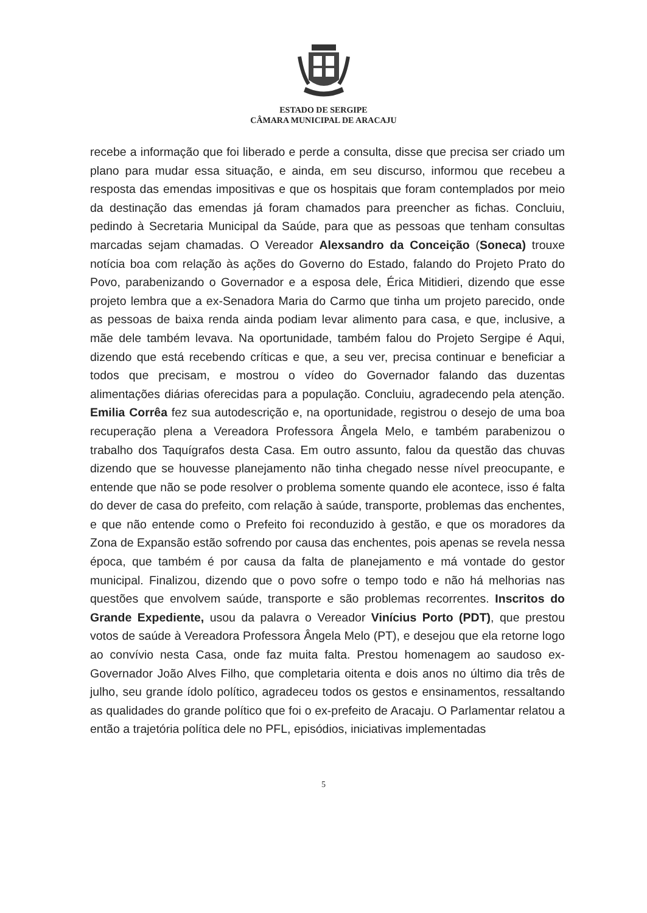ESTADO DE SERGIPE
CÂMARA MUNICIPAL DE ARACAJU
recebe a informação que foi liberado e perde a consulta, disse que precisa ser criado um plano para mudar essa situação, e ainda, em seu discurso, informou que recebeu a resposta das emendas impositivas e que os hospitais que foram contemplados por meio da destinação das emendas já foram chamados para preencher as fichas. Concluiu, pedindo à Secretaria Municipal da Saúde, para que as pessoas que tenham consultas marcadas sejam chamadas. O Vereador Alexsandro da Conceição (Soneca) trouxe notícia boa com relação às ações do Governo do Estado, falando do Projeto Prato do Povo, parabenizando o Governador e a esposa dele, Érica Mitidieri, dizendo que esse projeto lembra que a ex-Senadora Maria do Carmo que tinha um projeto parecido, onde as pessoas de baixa renda ainda podiam levar alimento para casa, e que, inclusive, a mãe dele também levava. Na oportunidade, também falou do Projeto Sergipe é Aqui, dizendo que está recebendo críticas e que, a seu ver, precisa continuar e beneficiar a todos que precisam, e mostrou o vídeo do Governador falando das duzentas alimentações diárias oferecidas para a população. Concluiu, agradecendo pela atenção. Emilia Corrêa fez sua autodescrição e, na oportunidade, registrou o desejo de uma boa recuperação plena a Vereadora Professora Ângela Melo, e também parabenizou o trabalho dos Taquígrafos desta Casa. Em outro assunto, falou da questão das chuvas dizendo que se houvesse planejamento não tinha chegado nesse nível preocupante, e entende que não se pode resolver o problema somente quando ele acontece, isso é falta do dever de casa do prefeito, com relação à saúde, transporte, problemas das enchentes, e que não entende como o Prefeito foi reconduzido à gestão, e que os moradores da Zona de Expansão estão sofrendo por causa das enchentes, pois apenas se revela nessa época, que também é por causa da falta de planejamento e má vontade do gestor municipal. Finalizou, dizendo que o povo sofre o tempo todo e não há melhorias nas questões que envolvem saúde, transporte e são problemas recorrentes. Inscritos do Grande Expediente, usou da palavra o Vereador Vinícius Porto (PDT), que prestou votos de saúde à Vereadora Professora Ângela Melo (PT), e desejou que ela retorne logo ao convívio nesta Casa, onde faz muita falta. Prestou homenagem ao saudoso ex-Governador João Alves Filho, que completaria oitenta e dois anos no último dia três de julho, seu grande ídolo político, agradeceu todos os gestos e ensinamentos, ressaltando as qualidades do grande político que foi o ex-prefeito de Aracaju. O Parlamentar relatou a então a trajetória política dele no PFL, episódios, iniciativas implementadas
5